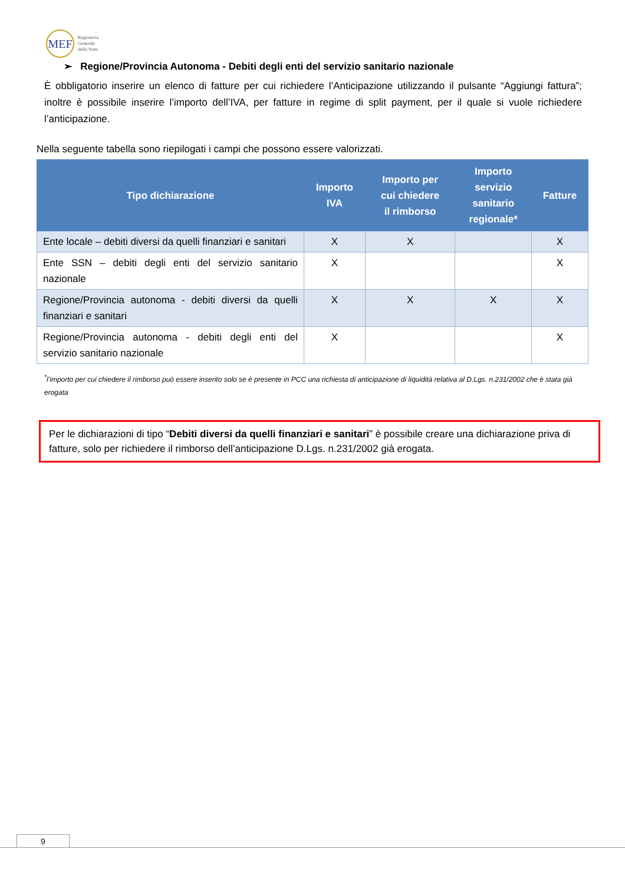MEF
Ragioneria
Generale
dello Stato
➢ Regione/Provincia Autonoma - Debiti degli enti del servizio sanitario nazionale
È obbligatorio inserire un elenco di fatture per cui richiedere l’Anticipazione utilizzando il pulsante “Aggiungi fattura”; inoltre è possibile inserire l’importo dell’IVA, per fatture in regime di split payment, per il quale si vuole richiedere l’anticipazione.
Nella seguente tabella sono riepilogati i campi che possono essere valorizzati.
| Tipo dichiarazione | Importo IVA | Importo per cui chiedere il rimborso | Importo servizio sanitario regionale* | Fatture |
| --- | --- | --- | --- | --- |
| Ente locale – debiti diversi da quelli finanziari e sanitari | X | X | | X |
| Ente SSN – debiti degli enti del servizio sanitario nazionale | X | | | X |
| Regione/Provincia autonoma - debiti diversi da quelli finanziari e sanitari | X | X | X | X |
| Regione/Provincia autonoma - debiti degli enti del servizio sanitario nazionale | X | | | X |
<sup>*</sup> l’importo per cui chiedere il rimborso può essere inserito solo se è presente in PCC una richiesta di anticipazione di liquidità relativa al D.Lgs. n.231/2002 che è stata già erogata
Per le dichiarazioni di tipo “Debiti diversi da quelli finanziari e sanitari” è possibile creare una dichiarazione priva di fatture, solo per richiedere il rimborso dell’anticipazione D.Lgs. n.231/2002 già erogata.
9